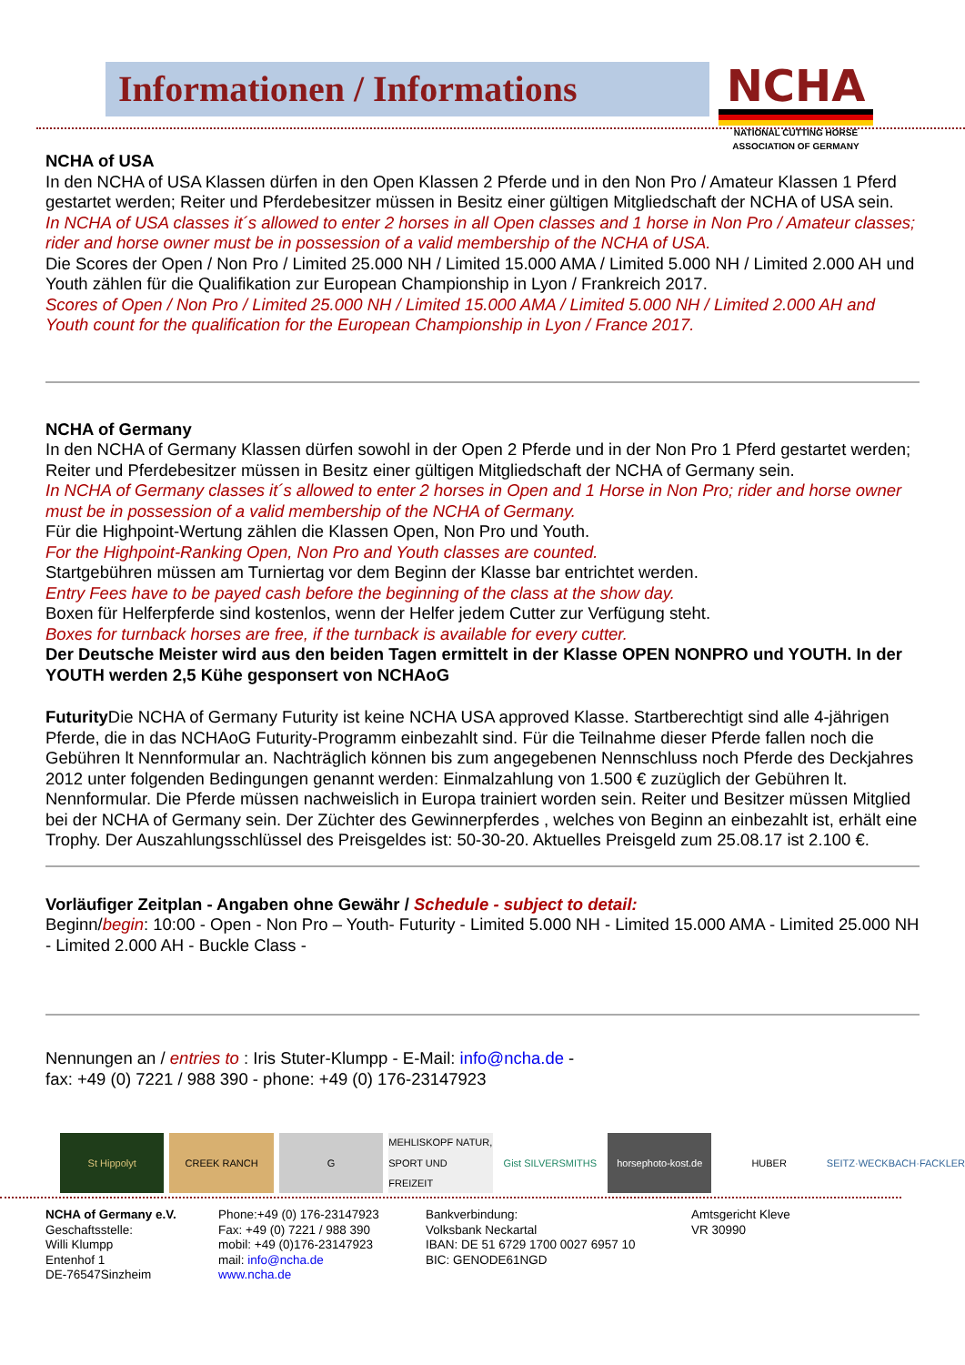Informationen / Informations
NCHA
NATIONAL CUTTING HORSE
ASSOCIATION OF GERMANY
NCHA of USA
In den NCHA of USA Klassen dürfen in den Open Klassen 2 Pferde und in den Non Pro / Amateur Klassen 1 Pferd gestartet werden; Reiter und Pferdebesitzer müssen in Besitz einer gültigen Mitgliedschaft der NCHA of USA sein.
In NCHA of USA classes it´s allowed to enter 2 horses in all Open classes and 1 horse in Non Pro / Amateur classes; rider and horse owner must be in possession of a valid membership of the NCHA of USA.
Die Scores der Open / Non Pro / Limited 25.000 NH / Limited 15.000 AMA / Limited 5.000 NH / Limited 2.000 AH und Youth zählen für die Qualifikation zur European Championship in Lyon / Frankreich 2017.
Scores of Open / Non Pro / Limited 25.000 NH / Limited 15.000 AMA / Limited 5.000 NH / Limited 2.000 AH and Youth count for the qualification for the European Championship in Lyon / France 2017.
NCHA of Germany
In den NCHA of Germany Klassen dürfen sowohl in der Open 2 Pferde und in der Non Pro 1 Pferd gestartet werden;
Reiter und Pferdebesitzer müssen in Besitz einer gültigen Mitgliedschaft der NCHA of Germany sein.
In NCHA of Germany classes it´s allowed to enter 2 horses in Open and 1 Horse in Non Pro; rider and horse owner must be in possession of a valid membership of the NCHA of Germany.
Für die Highpoint-Wertung zählen die Klassen Open, Non Pro und Youth.
For the Highpoint-Ranking Open, Non Pro and Youth classes are counted.
Startgebühren müssen am Turniertag vor dem Beginn der Klasse bar entrichtet werden.
Entry Fees have to be payed cash before the beginning of the class at the show day.
Boxen für Helferpferde sind kostenlos, wenn der Helfer jedem Cutter zur Verfügung steht.
Boxes for turnback horses are free, if the turnback is available for every cutter.
Der Deutsche Meister wird aus den beiden Tagen ermittelt in der Klasse OPEN NONPRO und YOUTH. In der YOUTH werden 2,5 Kühe gesponsert von NCHAoG
Futurity Die NCHA of Germany Futurity ist keine NCHA USA approved Klasse. Startberechtigt sind alle 4-jährigen Pferde, die in das NCHAoG Futurity-Programm einbezahlt sind. Für die Teilnahme dieser Pferde fallen noch die Gebühren lt Nennformular an. Nachträglich können bis zum angegebenen Nennschluss noch Pferde des Deckjahres 2012 unter folgenden Bedingungen genannt werden: Einmalzahlung von 1.500 € zuzüglich der Gebühren lt. Nennformular. Die Pferde müssen nachweislich in Europa trainiert worden sein. Reiter und Besitzer müssen Mitglied bei der NCHA of Germany sein. Der Züchter des Gewinnerpferdes , welches von Beginn an einbezahlt ist, erhält eine Trophy. Der Auszahlungsschlüssel des Preisgeldes ist: 50-30-20. Aktuelles Preisgeld zum 25.08.17 ist 2.100 €.
Vorläufiger Zeitplan - Angaben ohne Gewähr / Schedule - subject to detail:
Beginn/begin: 10:00 - Open - Non Pro – Youth- Futurity - Limited 5.000 NH - Limited 15.000 AMA - Limited 25.000 NH - Limited 2.000 AH - Buckle Class -
Nennungen an / entries to : Iris Stuter-Klumpp - E-Mail: info@ncha.de -
fax: +49 (0) 7221 / 988 390 - phone: +49 (0) 176-23147923
St Hippolyt CREEK RANCH G MEHLISKOPF NATUR, SPORT UND FREIZEIT
Gist SILVERSMITHS horsephoto-kost.de HUBER SEITZ·WECKBACH·FACKLER
NCHA of Germany e.V.
Geschaftsstelle:
Willi Klumpp
Entenhof 1
DE-76547Sinzheim
Phone:+49 (0) 176-23147923
Fax: +49 (0) 7221 / 988 390
mobil: +49 (0)176-23147923
mail: info@ncha.de
www.ncha.de
Bankverbindung:
Volksbank Neckartal
IBAN: DE 51 6729 1700 0027 6957 10
BIC: GENODE61NGD
Amtsgericht Kleve
VR 30990